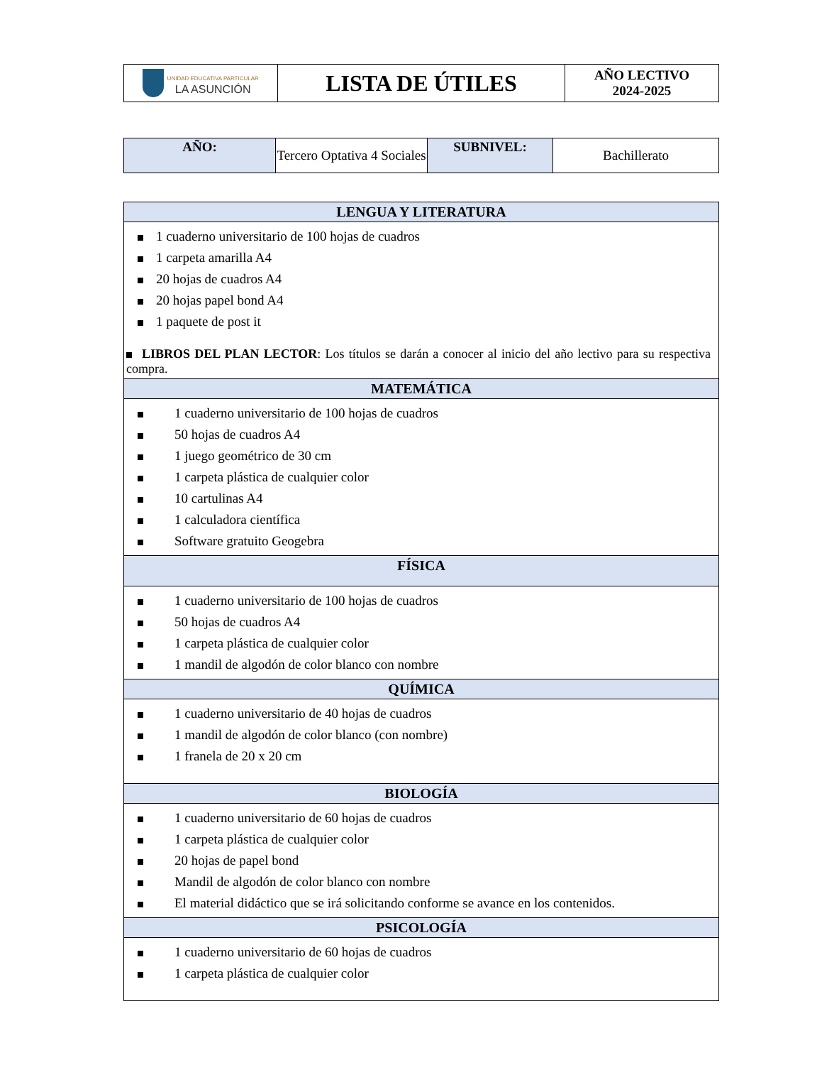| UNIDAD EDUCATIVA PARTICULAR LA ASUNCIÓN | LISTA DE ÚTILES | AÑO LECTIVO 2024-2025 |
| AÑO: | Tercero Optativa 4 Sociales | SUBNIVEL: | Bachillerato |
| LENGUA Y LITERATURA |
| 1 cuaderno universitario de 100 hojas de cuadros 1 carpeta amarilla A4 20 hojas de cuadros A4 20 hojas papel bond A4 1 paquete de post it LIBROS DEL PLAN LECTOR : Los títulos se darán a conocer al inicio del año lectivo para su respectiva compra. |
| MATEMÁTICA |
| 1 cuaderno universitario de 100 hojas de cuadros 50 hojas de cuadros A4 1 juego geométrico de 30 cm 1 carpeta plástica de cualquier color 10 cartulinas A4 1 calculadora científica Software gratuito Geogebra |
| FÍSICA |
| 1 cuaderno universitario de 100 hojas de cuadros 50 hojas de cuadros A4 1 carpeta plástica de cualquier color 1 mandil de algodón de color blanco con nombre |
| QUÍMICA |
| 1 cuaderno universitario de 40 hojas de cuadros 1 mandil de algodón de color blanco (con nombre) 1 franela de 20 x 20 cm |
| BIOLOGÍA |
| 1 cuaderno universitario de 60 hojas de cuadros 1 carpeta plástica de cualquier color 20 hojas de papel bond Mandil de algodón de color blanco con nombre El material didáctico que se irá solicitando conforme se avance en los contenidos. |
| PSICOLOGÍA |
| 1 cuaderno universitario de 60 hojas de cuadros 1 carpeta plástica de cualquier color |